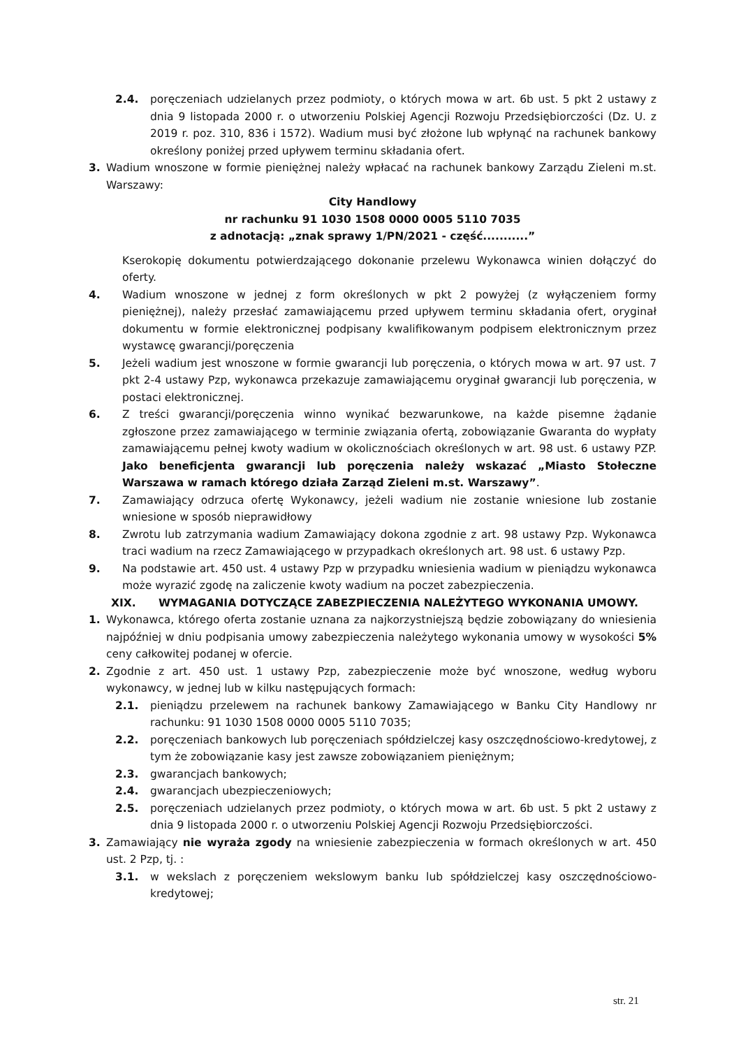2.4. poręczeniach udzielanych przez podmioty, o których mowa w art. 6b ust. 5 pkt 2 ustawy z dnia 9 listopada 2000 r. o utworzeniu Polskiej Agencji Rozwoju Przedsiębiorczości (Dz. U. z 2019 r. poz. 310, 836 i 1572). Wadium musi być złożone lub wpłynąć na rachunek bankowy określony poniżej przed upływem terminu składania ofert.
3. Wadium wnoszone w formie pieniężnej należy wpłacać na rachunek bankowy Zarządu Zieleni m.st. Warszawy:
City Handlowy
nr rachunku 91 1030 1508 0000 0005 5110 7035
z adnotacją: „znak sprawy 1/PN/2021 - część...........”
Kserokopię dokumentu potwierdzającego dokonanie przelewu Wykonawca winien dołączyć do oferty.
4. Wadium wnoszone w jednej z form określonych w pkt 2 powyżej (z wyłączeniem formy pieniężnej), należy przesłać zamawiającemu przed upływem terminu składania ofert, oryginał dokumentu w formie elektronicznej podpisany kwalifikowanym podpisem elektronicznym przez wystawcę gwarancji/poręczenia
5. Jeżeli wadium jest wnoszone w formie gwarancji lub poręczenia, o których mowa w art. 97 ust. 7 pkt 2-4 ustawy Pzp, wykonawca przekazuje zamawiającemu oryginał gwarancji lub poręczenia, w postaci elektronicznej.
6. Z treści gwarancji/poręczenia winno wynikać bezwarunkowe, na każde pisemne żądanie zgłoszone przez zamawiającego w terminie związania ofertą, zobowiązanie Gwaranta do wypłaty zamawiającemu pełnej kwoty wadium w okolicznościach określonych w art. 98 ust. 6 ustawy PZP. Jako beneficjenta gwarancji lub poręczenia należy wskazać „Miasto Stołeczne Warszawa w ramach którego działa Zarząd Zieleni m.st. Warszawy”.
7. Zamawiający odrzuca ofertę Wykonawcy, jeżeli wadium nie zostanie wniesione lub zostanie wniesione w sposób nieprawidłowy
8. Zwrotu lub zatrzymania wadium Zamawiający dokona zgodnie z art. 98 ustawy Pzp. Wykonawca traci wadium na rzecz Zamawiającego w przypadkach określonych art. 98 ust. 6 ustawy Pzp.
9. Na podstawie art. 450 ust. 4 ustawy Pzp w przypadku wniesienia wadium w pieniądzu wykonawca może wyrazić zgodę na zaliczenie kwoty wadium na poczet zabezpieczenia.
XIX. WYMAGANIA DOTYCZĄCE ZABEZPIECZENIA NALEŻYTEGO WYKONANIA UMOWY.
1. Wykonawca, którego oferta zostanie uznana za najkorzystniejszą będzie zobowiązany do wniesienia najpóźniej w dniu podpisania umowy zabezpieczenia należytego wykonania umowy w wysokości 5% ceny całkowitej podanej w ofercie.
2. Zgodnie z art. 450 ust. 1 ustawy Pzp, zabezpieczenie może być wnoszone, według wyboru wykonawcy, w jednej lub w kilku następujących formach:
2.1. pieniądzu przelewem na rachunek bankowy Zamawiającego w Banku City Handlowy nr rachunku: 91 1030 1508 0000 0005 5110 7035;
2.2. poręczeniach bankowych lub poręczeniach spółdzielczej kasy oszczędnościowo-kredytowej, z tym że zobowiązanie kasy jest zawsze zobowiązaniem pieniężnym;
2.3. gwarancjach bankowych;
2.4. gwarancjach ubezpieczeniowych;
2.5. poręczeniach udzielanych przez podmioty, o których mowa w art. 6b ust. 5 pkt 2 ustawy z dnia 9 listopada 2000 r. o utworzeniu Polskiej Agencji Rozwoju Przedsiębiorczości.
3. Zamawiający nie wyraża zgody na wniesienie zabezpieczenia w formach określonych w art. 450 ust. 2 Pzp, tj. :
3.1. w wekslach z poręczeniem wekslowym banku lub spółdzielczej kasy oszczędnościowo-kredytowej;
str. 21